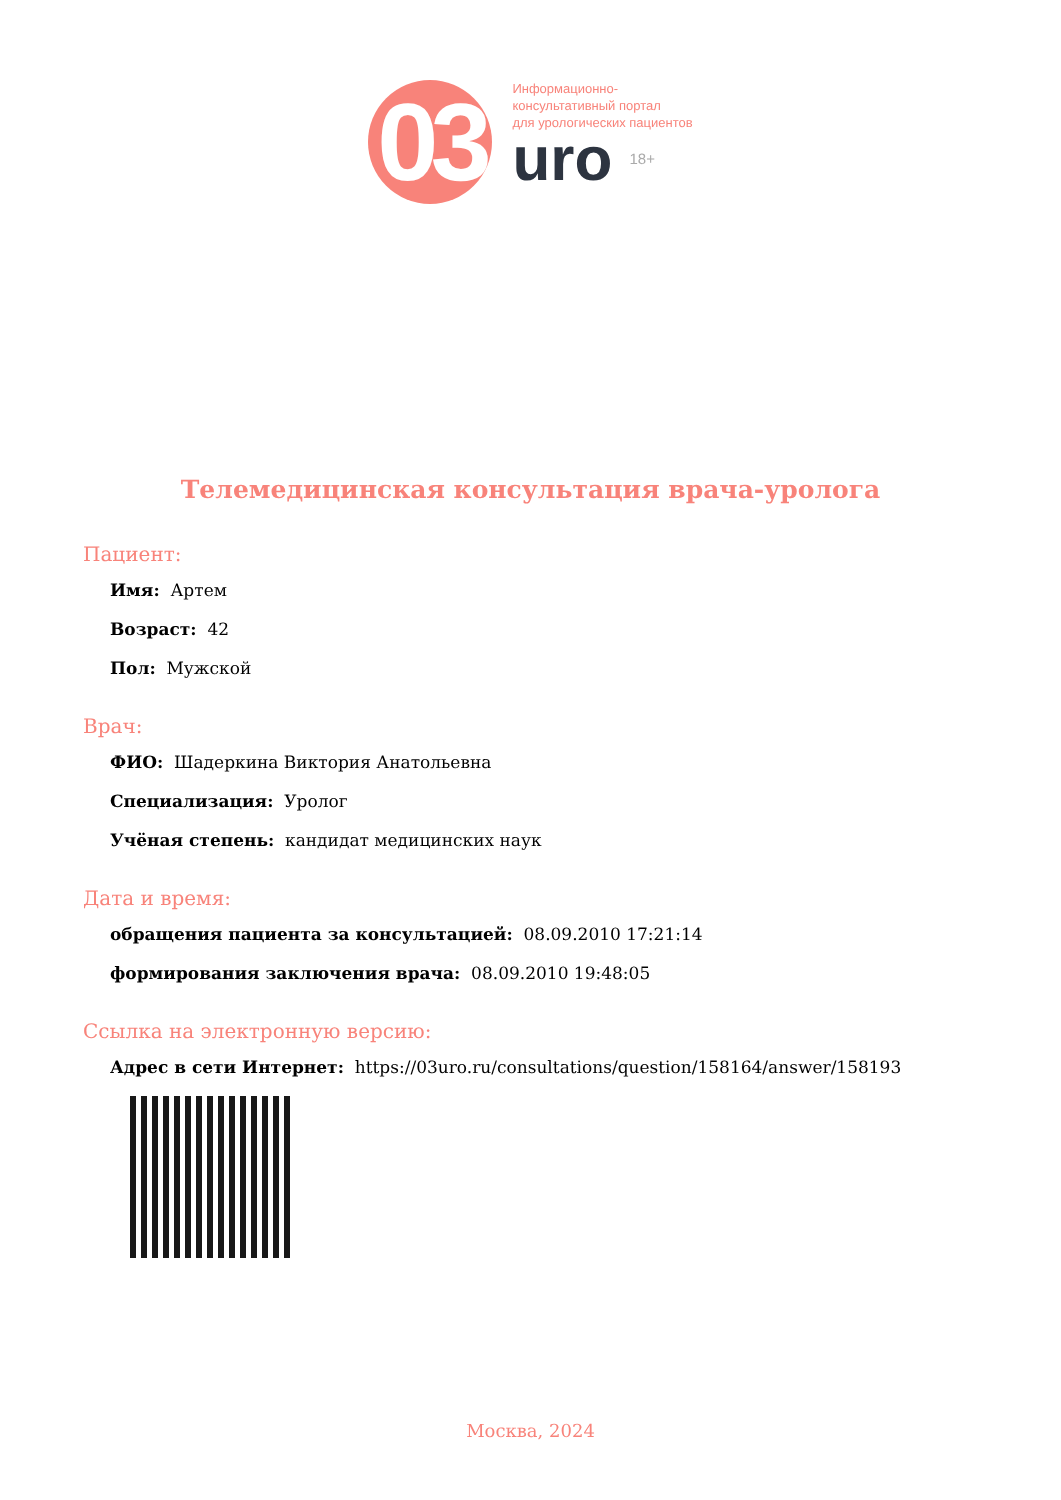03
Информационно-
консультативный портал
для урологических пациентов
uro 18+
Телемедицинская консультация врача-уролога
Пациент:
Имя: Артем
Возраст: 42
Пол: Мужской
Врач:
ФИО: Шадеркина Виктория Анатольевна
Специализация: Уролог
Учёная степень: кандидат медицинских наук
Дата и время:
обращения пациента за консультацией: 08.09.2010 17:21:14
формирования заключения врача: 08.09.2010 19:48:05
Ссылка на электронную версию:
Адрес в сети Интернет: https://03uro.ru/consultations/question/158164/answer/158193
Москва, 2024